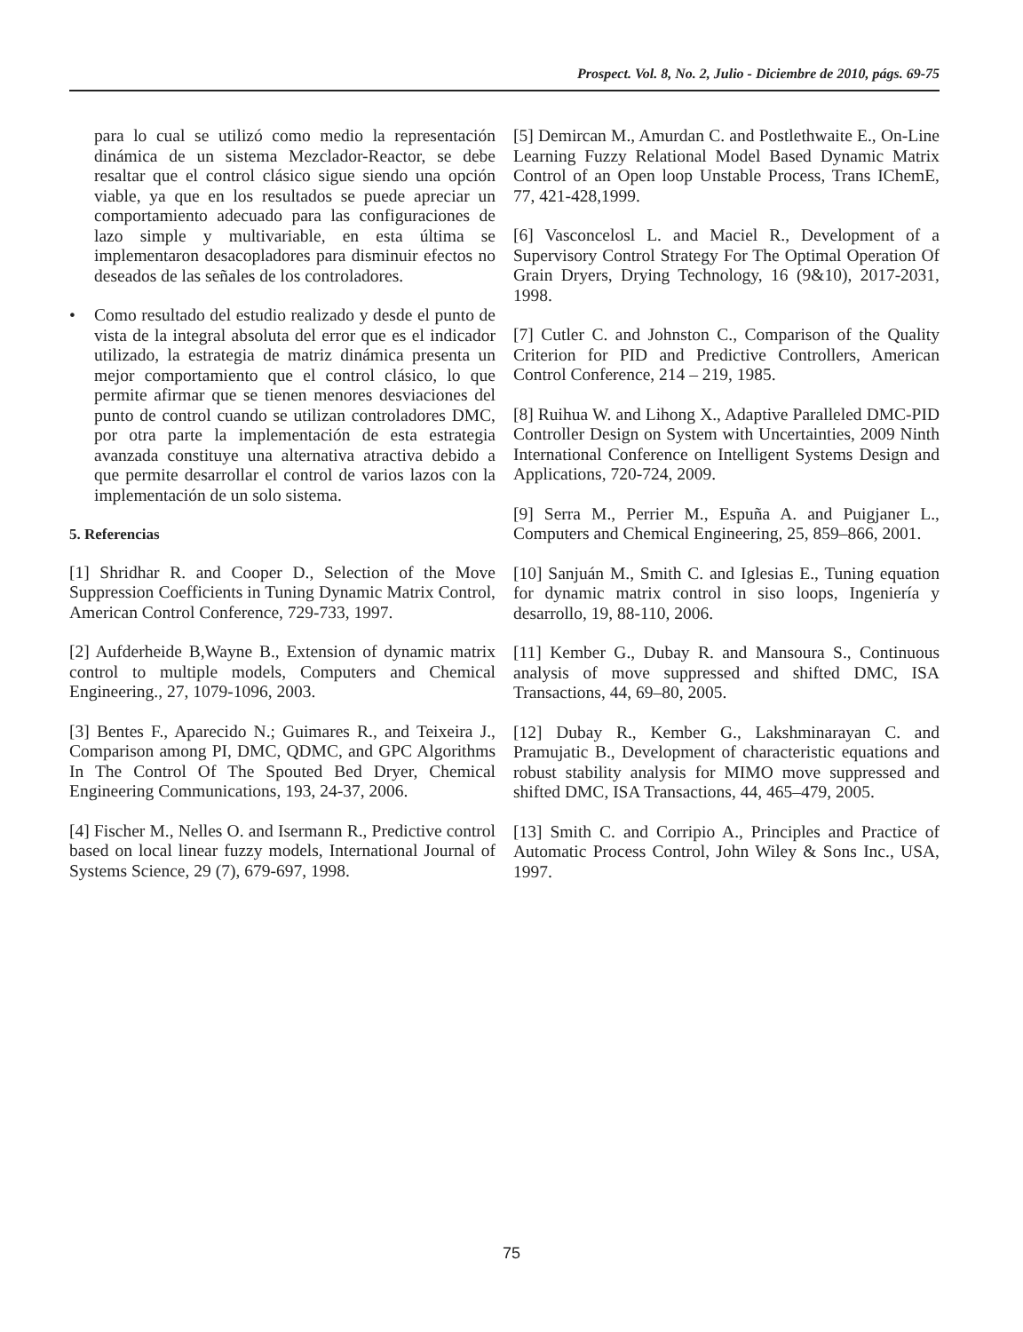Prospect. Vol. 8, No. 2, Julio - Diciembre de 2010, págs. 69-75
para lo cual se utilizó como medio la representación dinámica de un sistema Mezclador-Reactor, se debe resaltar que el control clásico sigue siendo una opción viable, ya que en los resultados se puede apreciar un comportamiento adecuado para las configuraciones de lazo simple y multivariable, en esta última se implementaron desacopladores para disminuir efectos no deseados de las señales de los controladores.
• Como resultado del estudio realizado y desde el punto de vista de la integral absoluta del error que es el indicador utilizado, la estrategia de matriz dinámica presenta un mejor comportamiento que el control clásico, lo que permite afirmar que se tienen menores desviaciones del punto de control cuando se utilizan controladores DMC, por otra parte la implementación de esta estrategia avanzada constituye una alternativa atractiva debido a que permite desarrollar el control de varios lazos con la implementación de un solo sistema.
5. Referencias
[1] Shridhar R. and Cooper D., Selection of the Move Suppression Coefficients in Tuning Dynamic Matrix Control, American Control Conference, 729-733, 1997.
[2] Aufderheide B,Wayne B., Extension of dynamic matrix control to multiple models, Computers and Chemical Engineering., 27, 1079-1096, 2003.
[3] Bentes F., Aparecido N.; Guimares R., and Teixeira J., Comparison among PI, DMC, QDMC, and GPC Algorithms In The Control Of The Spouted Bed Dryer, Chemical Engineering Communications, 193, 24-37, 2006.
[4] Fischer M., Nelles O. and Isermann R., Predictive control based on local linear fuzzy models, International Journal of Systems Science, 29 (7), 679-697, 1998.
[5] Demircan M., Amurdan C. and Postlethwaite E., On-Line Learning Fuzzy Relational Model Based Dynamic Matrix Control of an Open loop Unstable Process, Trans IChemE, 77, 421-428,1999.
[6] Vasconcelosl L. and Maciel R., Development of a Supervisory Control Strategy For The Optimal Operation Of Grain Dryers, Drying Technology, 16 (9&10), 2017-2031, 1998.
[7] Cutler C. and Johnston C., Comparison of the Quality Criterion for PID and Predictive Controllers, American Control Conference, 214 – 219, 1985.
[8] Ruihua W. and Lihong X., Adaptive Paralleled DMC-PID Controller Design on System with Uncertainties, 2009 Ninth International Conference on Intelligent Systems Design and Applications, 720-724, 2009.
[9] Serra M., Perrier M., Espuña A. and Puigjaner L., Computers and Chemical Engineering, 25, 859–866, 2001.
[10] Sanjuán M., Smith C. and Iglesias E., Tuning equation for dynamic matrix control in siso loops, Ingeniería y desarrollo, 19, 88-110, 2006.
[11] Kember G., Dubay R. and Mansoura S., Continuous analysis of move suppressed and shifted DMC, ISA Transactions, 44, 69–80, 2005.
[12] Dubay R., Kember G., Lakshminarayan C. and Pramujatic B., Development of characteristic equations and robust stability analysis for MIMO move suppressed and shifted DMC, ISA Transactions, 44, 465–479, 2005.
[13] Smith C. and Corripio A., Principles and Practice of Automatic Process Control, John Wiley & Sons Inc., USA, 1997.
75